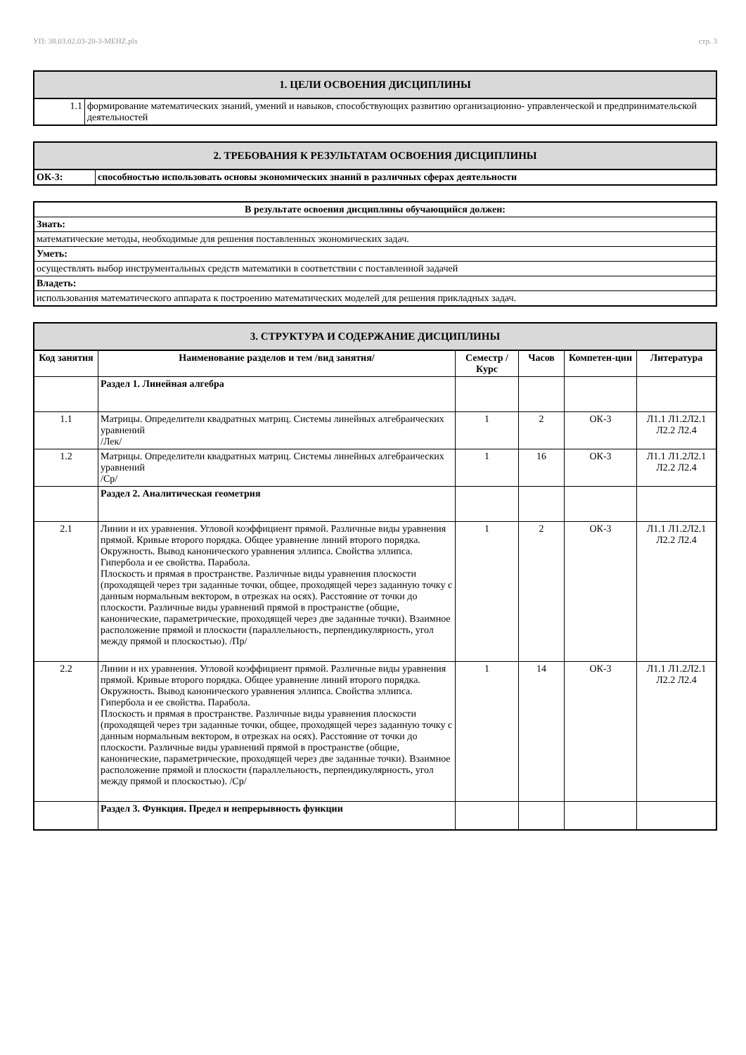УП: 38.03.02.03-20-3-МЕНZ.plx стр. 3
| 1. ЦЕЛИ ОСВОЕНИЯ ДИСЦИПЛИНЫ | |
| --- | --- |
| 1.1 | формирование математических знаний, умений и навыков, способствующих развитию организационно- управленческой и предпринимательской деятельностей |
| 2. ТРЕБОВАНИЯ К РЕЗУЛЬТАТАМ ОСВОЕНИЯ ДИСЦИПЛИНЫ | |
| --- | --- |
| ОК-3: | способностью использовать основы экономических знаний в различных сферах деятельности |
| В результате освоения дисциплины обучающийся должен: |
| --- |
| Знать: |
| математические методы, необходимые для решения поставленных экономических задач. |
| Уметь: |
| осуществлять выбор инструментальных средств математики в соответствии с поставленной задачей |
| Владеть: |
| использования математического аппарата к построению математических моделей для решения прикладных задач. |
| 3. СТРУКТУРА И СОДЕРЖАНИЕ ДИСЦИПЛИНЫ | | | | | |
| --- | --- | --- | --- | --- | --- |
| Код занятия | Наименование разделов и тем /вид занятия/ | Семестр / Курс | Часов | Компетен-ции | Литература |
| | Раздел 1. Линейная алгебра | | | | |
| 1.1 | Матрицы. Определители квадратных матриц. Системы линейных алгебраических уравнений /Лек/ | 1 | 2 | ОК-3 | Л1.1 Л1.2Л2.1 Л2.2 Л2.4 |
| 1.2 | Матрицы. Определители квадратных матриц. Системы линейных алгебраических уравнений /Ср/ | 1 | 16 | ОК-3 | Л1.1 Л1.2Л2.1 Л2.2 Л2.4 |
| | Раздел 2. Аналитическая геометрия | | | | |
| 2.1 | Линии и их уравнения. Угловой коэффициент прямой. Различные виды уравнения прямой. Кривые второго порядка. Общее уравнение линий второго порядка. Окружность. Вывод канонического уравнения эллипса. Свойства эллипса. Гипербола и ее свойства. Парабола. Плоскость и прямая в пространстве. Различные виды уравнения плоскости (проходящей через три заданные точки, общее, проходящей через заданную точку с данным нормальным вектором, в отрезках на осях). Расстояние от точки до плоскости. Различные виды уравнений прямой в пространстве (общие, канонические, параметрические, проходящей через две заданные точки). Взаимное расположение прямой и плоскости (параллельность, перпендикулярность, угол между прямой и плоскостью). /Пр/ | 1 | 2 | ОК-3 | Л1.1 Л1.2Л2.1 Л2.2 Л2.4 |
| 2.2 | Линии и их уравнения. Угловой коэффициент прямой. Различные виды уравнения прямой. Кривые второго порядка. Общее уравнение линий второго порядка. Окружность. Вывод канонического уравнения эллипса. Свойства эллипса. Гипербола и ее свойства. Парабола. Плоскость и прямая в пространстве. Различные виды уравнения плоскости (проходящей через три заданные точки, общее, проходящей через заданную точку с данным нормальным вектором, в отрезках на осях). Расстояние от точки до плоскости. Различные виды уравнений прямой в пространстве (общие, канонические, параметрические, проходящей через две заданные точки). Взаимное расположение прямой и плоскости (параллельность, перпендикулярность, угол между прямой и плоскостью). /Ср/ | 1 | 14 | ОК-3 | Л1.1 Л1.2Л2.1 Л2.2 Л2.4 |
| | Раздел 3. Функция. Предел и непрерывность функции | | | | |